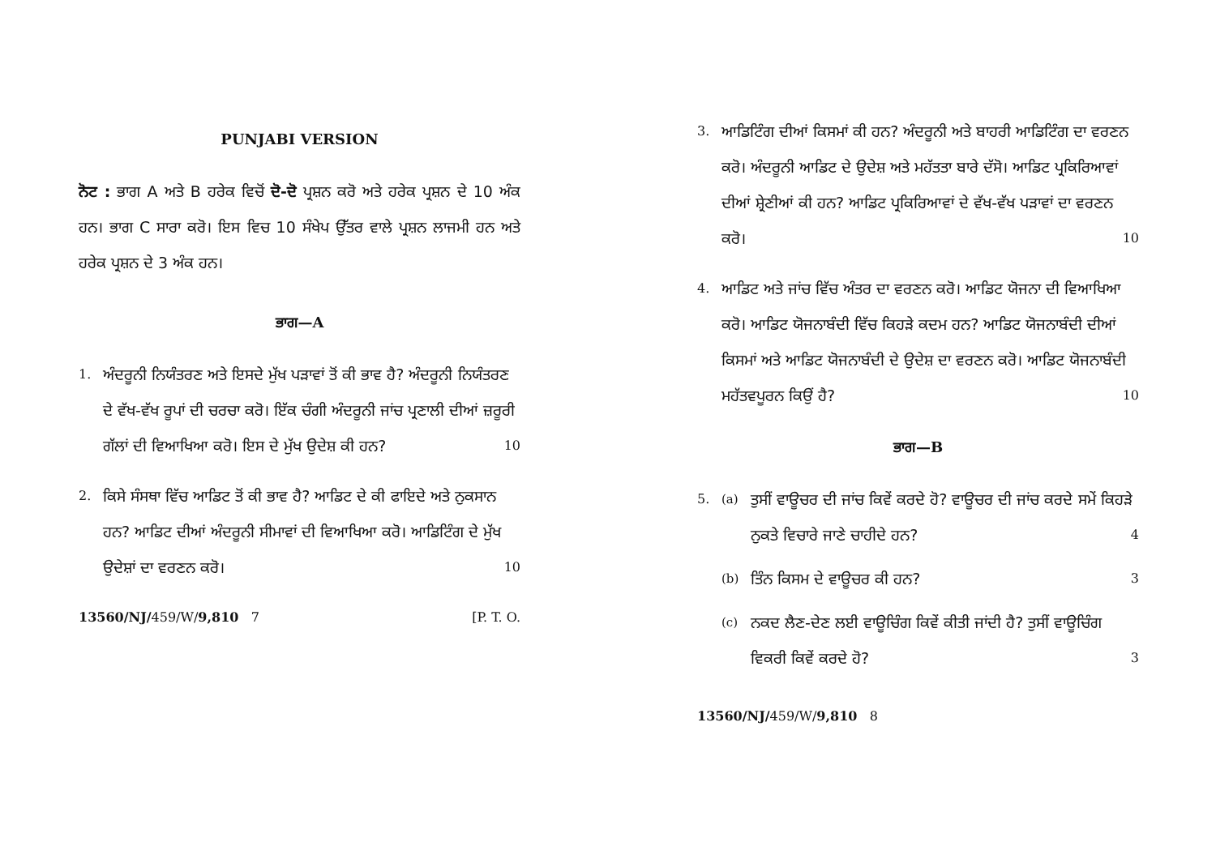PUNJABI VERSION
ਨੋਟ : ਭਾਗ A ਅਤੇ B ਹਰੇਕ ਵਿਚੋਂ ਦੋ-ਦੋ ਪ੍ਰਸ਼ਨ ਕਰੋ ਅਤੇ ਹਰੇਕ ਪ੍ਰਸ਼ਨ ਦੇ 10 ਅੰਕ ਹਨ। ਭਾਗ C ਸਾਰਾ ਕਰੋ। ਇਸ ਵਿਚ 10 ਸੰਖੇਪ ਉੱਤਰ ਵਾਲੇ ਪ੍ਰਸ਼ਨ ਲਾਜਮੀ ਹਨ ਅਤੇ ਹਰੇਕ ਪ੍ਰਸ਼ਨ ਦੇ 3 ਅੰਕ ਹਨ।
ਭਾਗ—A
1.
ਅੰਦਰੂਨੀ ਨਿਯੰਤਰਣ ਅਤੇ ਇਸਦੇ ਮੁੱਖ ਪੜਾਵਾਂ ਤੋਂ ਕੀ ਭਾਵ ਹੈ? ਅੰਦਰੂਨੀ ਨਿਯੰਤਰਣ ਦੇ ਵੱਖ-ਵੱਖ ਰੂਪਾਂ ਦੀ ਚਰਚਾ ਕਰੋ। ਇੱਕ ਚੰਗੀ ਅੰਦਰੂਨੀ ਜਾਂਚ ਪ੍ਰਣਾਲੀ ਦੀਆਂ ਜ਼ਰੂਰੀ ਗੱਲਾਂ ਦੀ ਵਿਆਖਿਆ ਕਰੋ। ਇਸ ਦੇ ਮੁੱਖ ਉਦੇਸ਼ ਕੀ ਹਨ? 10
2.
ਕਿਸੇ ਸੰਸਥਾ ਵਿੱਚ ਆਡਿਟ ਤੋਂ ਕੀ ਭਾਵ ਹੈ? ਆਡਿਟ ਦੇ ਕੀ ਫਾਇਦੇ ਅਤੇ ਨੁਕਸਾਨ ਹਨ? ਆਡਿਟ ਦੀਆਂ ਅੰਦਰੂਨੀ ਸੀਮਾਵਾਂ ਦੀ ਵਿਆਖਿਆ ਕਰੋ। ਆਡਿਟਿੰਗ ਦੇ ਮੁੱਖ ਉਦੇਸ਼ਾਂ ਦਾ ਵਰਣਨ ਕਰੋ। 10
13560/NJ/459/W/9,810 7 [P. T. O.
3.
ਆਡਿਟਿੰਗ ਦੀਆਂ ਕਿਸਮਾਂ ਕੀ ਹਨ? ਅੰਦਰੂਨੀ ਅਤੇ ਬਾਹਰੀ ਆਡਿਟਿੰਗ ਦਾ ਵਰਣਨ ਕਰੋ। ਅੰਦਰੂਨੀ ਆਡਿਟ ਦੇ ਉਦੇਸ਼ ਅਤੇ ਮਹੱਤਤਾ ਬਾਰੇ ਦੱਸੋ। ਆਡਿਟ ਪ੍ਰਕਿਰਿਆਵਾਂ ਦੀਆਂ ਸ਼੍ਰੇਣੀਆਂ ਕੀ ਹਨ? ਆਡਿਟ ਪ੍ਰਕਿਰਿਆਵਾਂ ਦੇ ਵੱਖ-ਵੱਖ ਪੜਾਵਾਂ ਦਾ ਵਰਣਨ ਕਰੋ। 10
4.
ਆਡਿਟ ਅਤੇ ਜਾਂਚ ਵਿੱਚ ਅੰਤਰ ਦਾ ਵਰਣਨ ਕਰੋ। ਆਡਿਟ ਯੋਜਨਾ ਦੀ ਵਿਆਖਿਆ ਕਰੋ। ਆਡਿਟ ਯੋਜਨਾਬੰਦੀ ਵਿੱਚ ਕਿਹੜੇ ਕਦਮ ਹਨ? ਆਡਿਟ ਯੋਜਨਾਬੰਦੀ ਦੀਆਂ ਕਿਸਮਾਂ ਅਤੇ ਆਡਿਟ ਯੋਜਨਾਬੰਦੀ ਦੇ ਉਦੇਸ਼ ਦਾ ਵਰਣਨ ਕਰੋ। ਆਡਿਟ ਯੋਜਨਾਬੰਦੀ ਮਹੱਤਵਪੂਰਨ ਕਿਉਂ ਹੈ? 10
ਭਾਗ—B
5. (a)
ਤੁਸੀਂ ਵਾਊਚਰ ਦੀ ਜਾਂਚ ਕਿਵੇਂ ਕਰਦੇ ਹੋ? ਵਾਊਚਰ ਦੀ ਜਾਂਚ ਕਰਦੇ ਸਮੇਂ ਕਿਹੜੇ ਨੁਕਤੇ ਵਿਚਾਰੇ ਜਾਣੇ ਚਾਹੀਦੇ ਹਨ? 4
(b)
ਤਿੰਨ ਕਿਸਮ ਦੇ ਵਾਊਚਰ ਕੀ ਹਨ? 3
(c)
ਨਕਦ ਲੈਣ-ਦੇਣ ਲਈ ਵਾਊਚਿੰਗ ਕਿਵੇਂ ਕੀਤੀ ਜਾਂਦੀ ਹੈ? ਤੁਸੀਂ ਵਾਊਚਿੰਗ ਵਿਕਰੀ ਕਿਵੇਂ ਕਰਦੇ ਹੋ? 3
13560/NJ/459/W/9,810 8